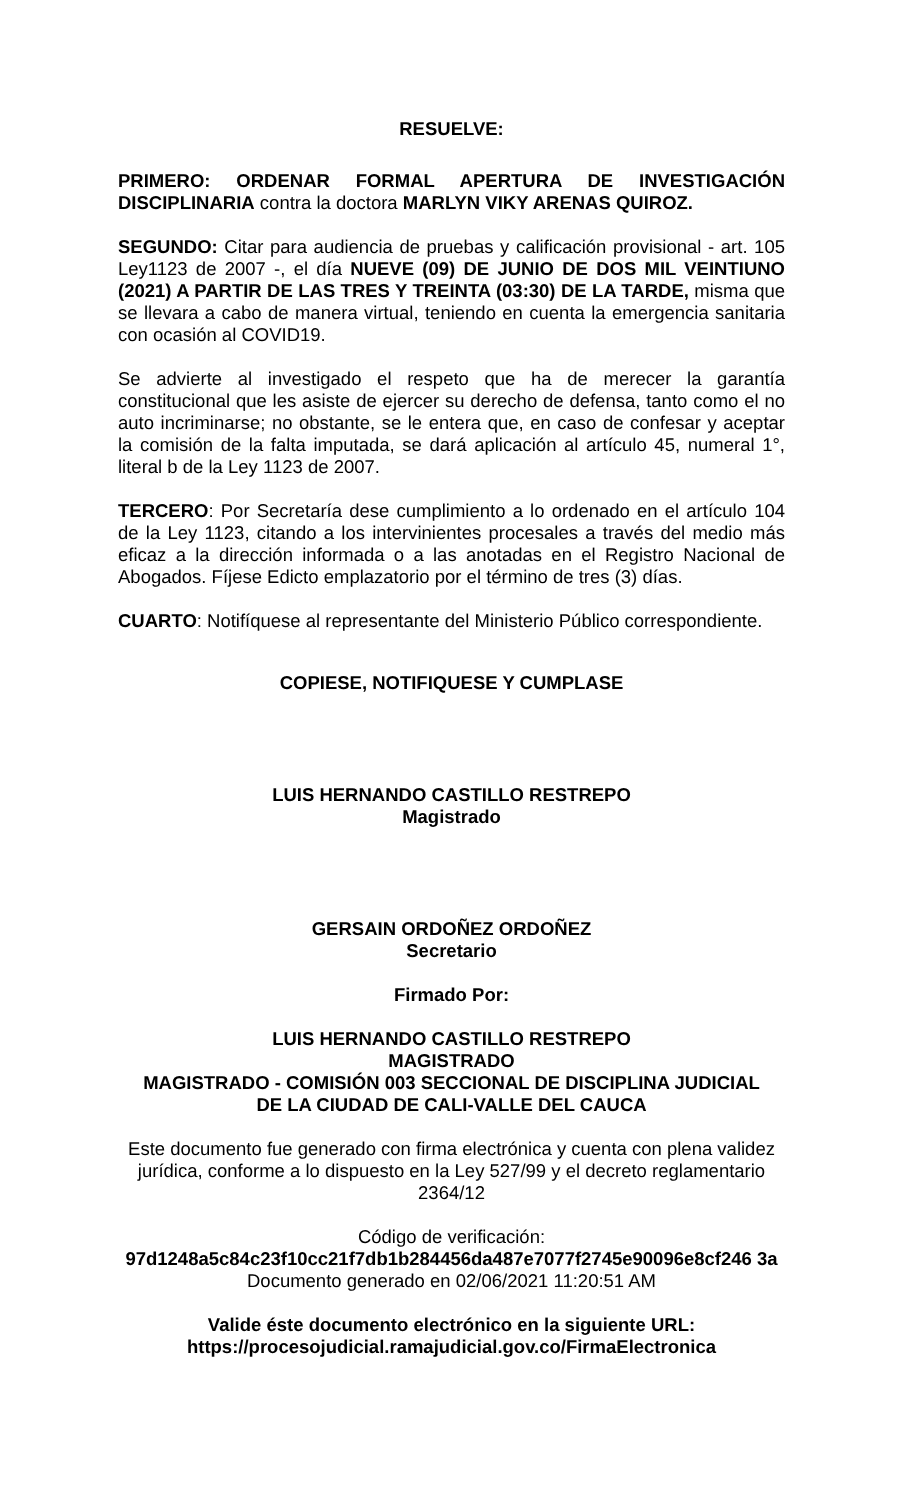RESUELVE:
PRIMERO: ORDENAR FORMAL APERTURA DE INVESTIGACIÓN DISCIPLINARIA contra la doctora MARLYN VIKY ARENAS QUIROZ.
SEGUNDO: Citar para audiencia de pruebas y calificación provisional - art. 105 Ley1123 de 2007 -, el día NUEVE (09) DE JUNIO DE DOS MIL VEINTIUNO (2021) A PARTIR DE LAS TRES Y TREINTA (03:30) DE LA TARDE, misma que se llevara a cabo de manera virtual, teniendo en cuenta la emergencia sanitaria con ocasión al COVID19.
Se advierte al investigado el respeto que ha de merecer la garantía constitucional que les asiste de ejercer su derecho de defensa, tanto como el no auto incriminarse; no obstante, se le entera que, en caso de confesar y aceptar la comisión de la falta imputada, se dará aplicación al artículo 45, numeral 1°, literal b de la Ley 1123 de 2007.
TERCERO: Por Secretaría dese cumplimiento a lo ordenado en el artículo 104 de la Ley 1123, citando a los intervinientes procesales a través del medio más eficaz a la dirección informada o a las anotadas en el Registro Nacional de Abogados. Fíjese Edicto emplazatorio por el término de tres (3) días.
CUARTO: Notifíquese al representante del Ministerio Público correspondiente.
COPIESE, NOTIFIQUESE Y CUMPLASE
LUIS HERNANDO CASTILLO RESTREPO
Magistrado
GERSAIN ORDOÑEZ ORDOÑEZ
Secretario
Firmado Por:
LUIS HERNANDO CASTILLO RESTREPO
MAGISTRADO
MAGISTRADO - COMISIÓN 003 SECCIONAL DE DISCIPLINA JUDICIAL
DE LA CIUDAD DE CALI-VALLE DEL CAUCA
Este documento fue generado con firma electrónica y cuenta con plena validez jurídica, conforme a lo dispuesto en la Ley 527/99 y el decreto reglamentario 2364/12
Código de verificación:
97d1248a5c84c23f10cc21f7db1b284456da487e7077f2745e90096e8cf246 3a
Documento generado en 02/06/2021 11:20:51 AM
Valide éste documento electrónico en la siguiente URL:
https://procesojudicial.ramajudicial.gov.co/FirmaElectronica